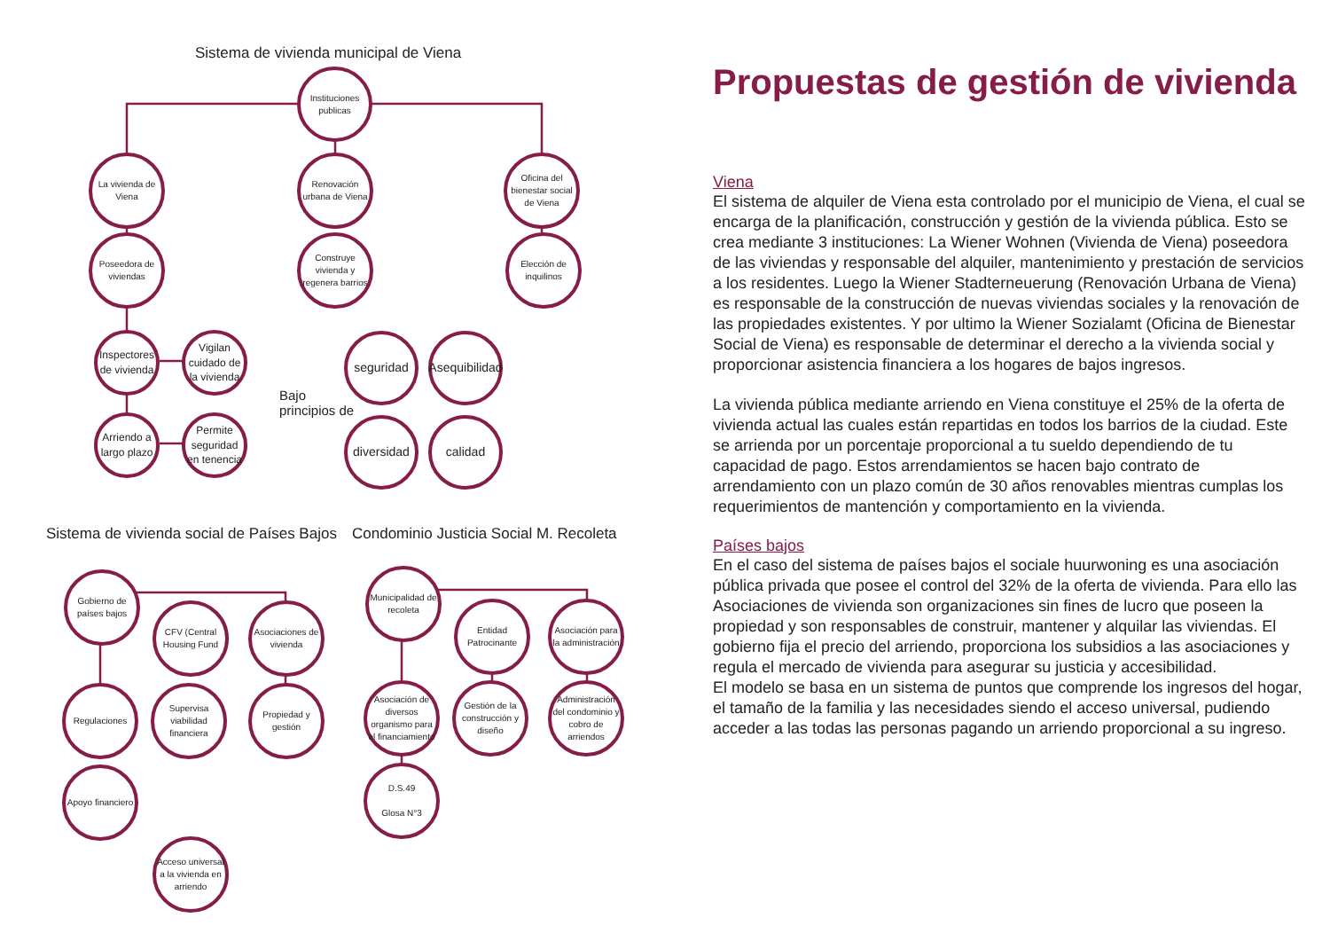Sistema de vivienda municipal de Viena
Instituciones publicas
La vivienda de Viena
Renovación urbana de Viena
Oficina del bienestar social de Viena
Poseedora de viviendas
Construye vivienda y regenera barrios
Elección de inquilinos
Inspectores de vivienda
Vigilan cuidado de la vivienda
Arriendo a largo plazo
Permite seguridad en tenencia
Bajo
principios de
seguridad
Asequibilidad
diversidad calidad
Sistema de vivienda social de Países Bajos
Condominio Justicia Social M. Recoleta
Gobierno de países bajos
CFV (Central Housing Fund
Asociaciones de vivienda
Regulaciones
Supervisa viabilidad financiera
Propiedad y gestión
Apoyo financiero
Acceso universal a la vivienda en arriendo
Municipalidad de recoleta
Entidad Patrocinante
Asociación para la administración
Asociación de diversos organismo para el financiamiento
Gestión de la construcción y diseño
Administración del condominio y cobro de arriendos
D.S.49
Glosa N°3
Propuestas de gestión de vivienda
Viena
El sistema de alquiler de Viena esta controlado por el municipio de Viena, el cual se encarga de la planificación, construcción y gestión de la vivienda pública. Esto se crea mediante 3 instituciones: La Wiener Wohnen (Vivienda de Viena) poseedora de las viviendas y responsable del alquiler, mantenimiento y prestación de servicios a los residentes. Luego la Wiener Stadterneuerung (Renovación Urbana de Viena) es responsable de la construcción de nuevas viviendas sociales y la renovación de las propiedades existentes. Y por ultimo la Wiener Sozialamt (Oficina de Bienestar Social de Viena) es responsable de determinar el derecho a la vivienda social y proporcionar asistencia financiera a los hogares de bajos ingresos.
La vivienda pública mediante arriendo en Viena constituye el 25% de la oferta de vivienda actual las cuales están repartidas en todos los barrios de la ciudad. Este se arrienda por un porcentaje proporcional a tu sueldo dependiendo de tu capacidad de pago. Estos arrendamientos se hacen bajo contrato de arrendamiento con un plazo común de 30 años renovables mientras cumplas los requerimientos de mantención y comportamiento en la vivienda.
Países bajos
En el caso del sistema de países bajos el sociale huurwoning es una asociación pública privada que posee el control del 32% de la oferta de vivienda. Para ello las Asociaciones de vivienda son organizaciones sin fines de lucro que poseen la propiedad y son responsables de construir, mantener y alquilar las viviendas. El gobierno fija el precio del arriendo, proporciona los subsidios a las asociaciones y regula el mercado de vivienda para asegurar su justicia y accesibilidad.
El modelo se basa en un sistema de puntos que comprende los ingresos del hogar, el tamaño de la familia y las necesidades siendo el acceso universal, pudiendo acceder a las todas las personas pagando un arriendo proporcional a su ingreso.